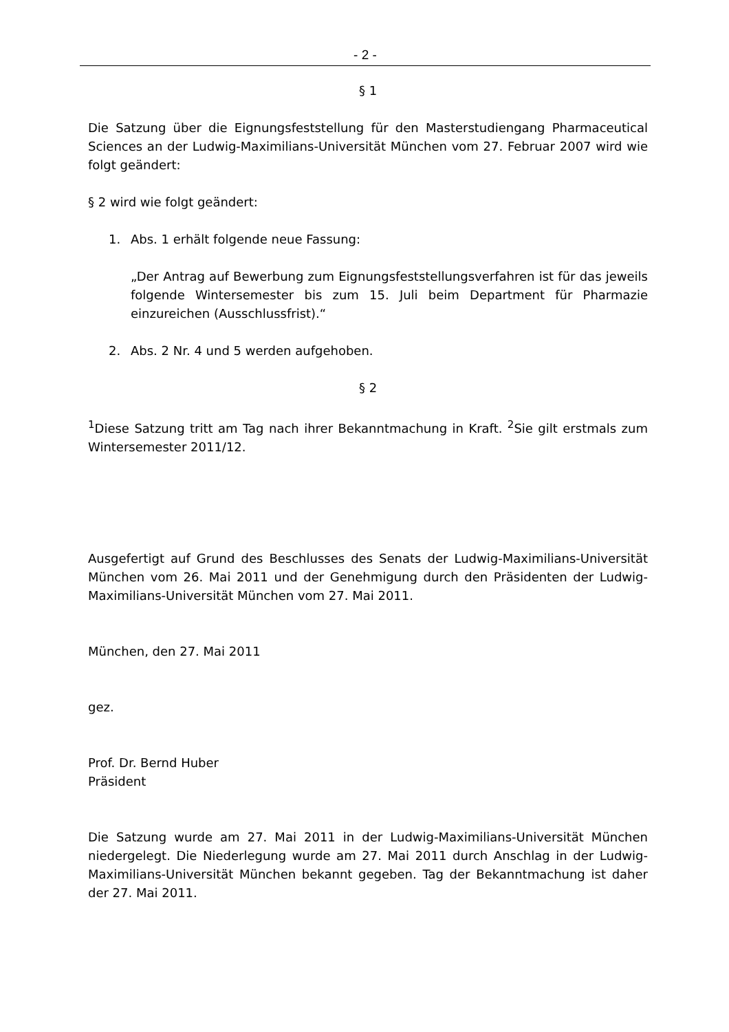- 2 -
§ 1
Die Satzung über die Eignungsfeststellung für den Masterstudiengang Pharmaceutical Sciences an der Ludwig-Maximilians-Universität München vom 27. Februar 2007 wird wie folgt geändert:
§ 2 wird wie folgt geändert:
1. Abs. 1 erhält folgende neue Fassung:
„Der Antrag auf Bewerbung zum Eignungsfeststellungsverfahren ist für das jeweils folgende Wintersemester bis zum 15. Juli beim Department für Pharmazie einzureichen (Ausschlussfrist).“
2. Abs. 2 Nr. 4 und 5 werden aufgehoben.
§ 2
<sup>1</sup> Diese Satzung tritt am Tag nach ihrer Bekanntmachung in Kraft. <sup>2</sup>Sie gilt erstmals zum Wintersemester 2011/12.
Ausgefertigt auf Grund des Beschlusses des Senats der Ludwig-Maximilians-Universität München vom 26. Mai 2011 und der Genehmigung durch den Präsidenten der Ludwig-Maximilians-Universität München vom 27. Mai 2011.
München, den 27. Mai 2011
gez.
Prof. Dr. Bernd Huber
Präsident
Die Satzung wurde am 27. Mai 2011 in der Ludwig-Maximilians-Universität München niedergelegt. Die Niederlegung wurde am 27. Mai 2011 durch Anschlag in der Ludwig-Maximilians-Universität München bekannt gegeben. Tag der Bekanntmachung ist daher der 27. Mai 2011.